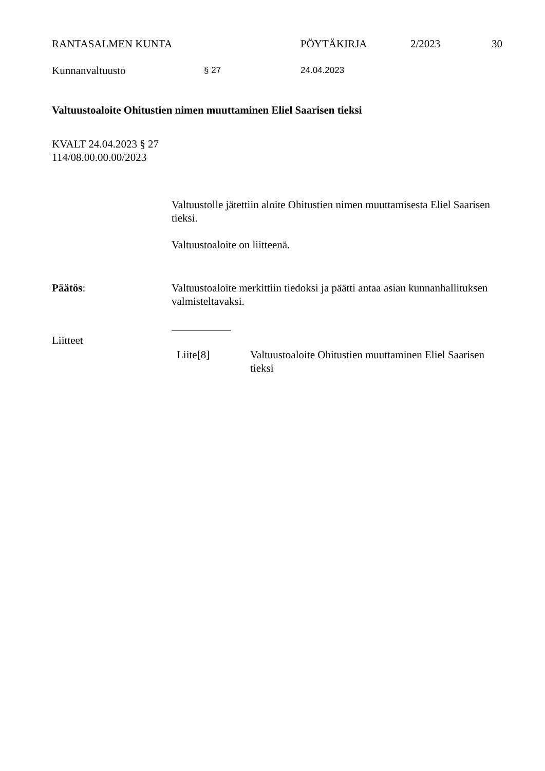RANTASALMEN KUNTA PÖYTÄKIRJA 2/2023 30
Kunnanvaltuusto § 27 24.04.2023
Valtuustoaloite Ohitustien nimen muuttaminen Eliel Saarisen tieksi
KVALT 24.04.2023 § 27
114/08.00.00.00/2023
Valtuustolle jätettiin aloite Ohitustien nimen muuttamisesta Eliel Saarisen tieksi.
Valtuustoaloite on liitteenä.
Päätös: Valtuustoaloite merkittiin tiedoksi ja päätti antaa asian kunnanhallituksen valmisteltavaksi.
Liitteet
Liite[8] Valtuustoaloite Ohitustien muuttaminen Eliel Saarisen tieksi